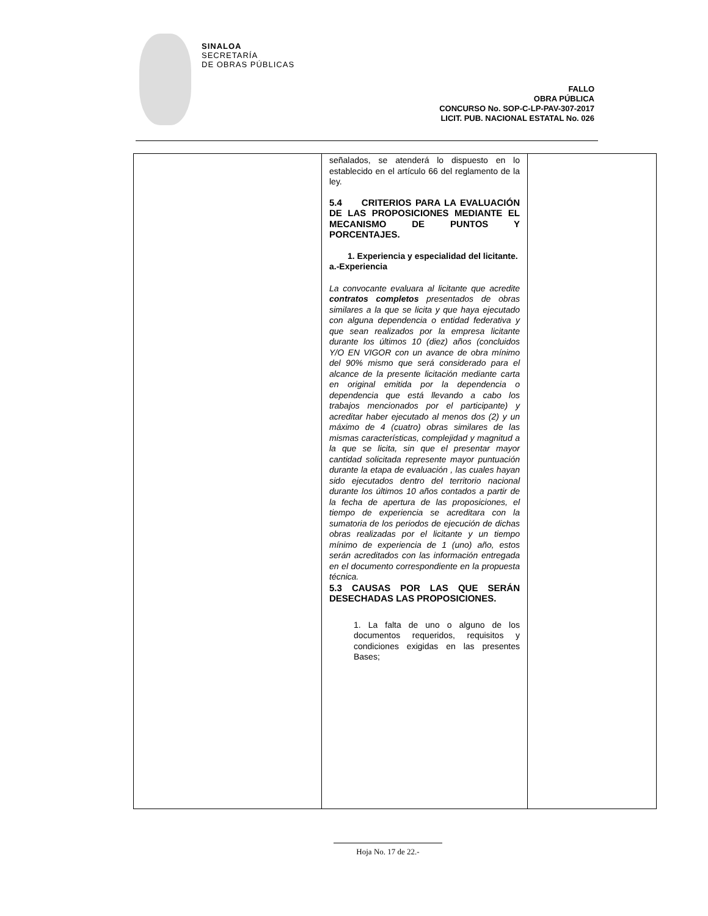SINALOA
SECRETARÍA
DE OBRAS PÚBLICAS
FALLO
OBRA PÚBLICA
CONCURSO No. SOP-C-LP-PAV-307-2017
LICIT. PUB. NACIONAL ESTATAL No. 026
| | señalados, se atenderá lo dispuesto en lo establecido en el artículo 66 del reglamento de la ley. 5.4 CRITERIOS PARA LA EVALUACIÓN DE LAS PROPOSICIONES MEDIANTE EL MECANISMO DE PUNTOS Y PORCENTAJES. 1. Experiencia y especialidad del licitante. a.-Experiencia La convocante evaluara al licitante que acredite contratos completos presentados de obras similares a la que se licita y que haya ejecutado con alguna dependencia o entidad federativa y que sean realizados por la empresa licitante durante los últimos 10 (diez) años (concluidos Y/O EN VIGOR con un avance de obra mínimo del 90% mismo que será considerado para el alcance de la presente licitación mediante carta en original emitida por la dependencia o dependencia que está llevando a cabo los trabajos mencionados por el participante) y acreditar haber ejecutado al menos dos (2) y un máximo de 4 (cuatro) obras similares de las mismas características, complejidad y magnitud a la que se licita, sin que el presentar mayor cantidad solicitada represente mayor puntuación durante la etapa de evaluación , las cuales hayan sido ejecutados dentro del territorio nacional durante los últimos 10 años contados a partir de la fecha de apertura de las proposiciones, el tiempo de experiencia se acreditara con la sumatoria de los periodos de ejecución de dichas obras realizadas por el licitante y un tiempo mínimo de experiencia de 1 (uno) año, estos serán acreditados con las información entregada en el documento correspondiente en la propuesta técnica. 5.3 CAUSAS POR LAS QUE SERÁN DESECHADAS LAS PROPOSICIONES. 1. La falta de uno o alguno de los documentos requeridos, requisitos y condiciones exigidas en las presentes Bases; | |
Hoja No. 17 de 22.-